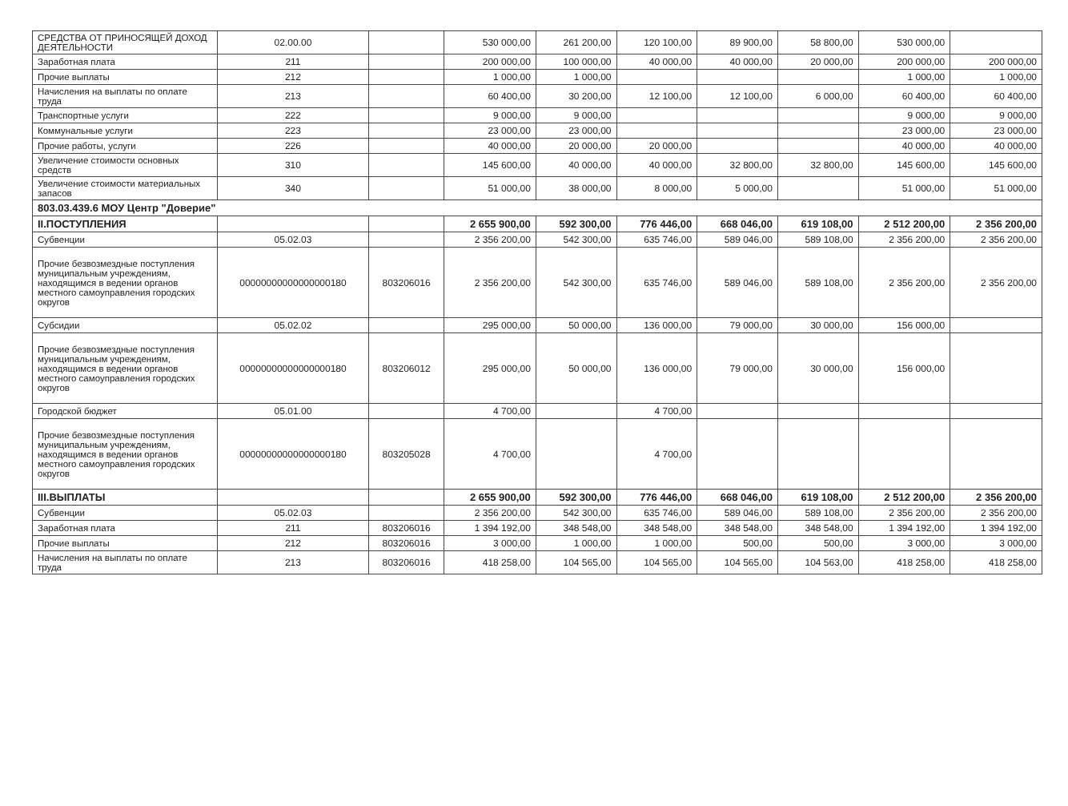| СРЕДСТВА ОТ ПРИНОСЯЩЕЙ ДОХОД ДЕЯТЕЛЬНОСТИ | 02.00.00 | | 530 000,00 | 261 200,00 | 120 100,00 | 89 900,00 | 58 800,00 | 530 000,00 | |
| Заработная плата | 211 | | 200 000,00 | 100 000,00 | 40 000,00 | 40 000,00 | 20 000,00 | 200 000,00 | 200 000,00 |
| Прочие выплаты | 212 | | 1 000,00 | 1 000,00 | | | | 1 000,00 | 1 000,00 |
| Начисления на выплаты по оплате труда | 213 | | 60 400,00 | 30 200,00 | 12 100,00 | 12 100,00 | 6 000,00 | 60 400,00 | 60 400,00 |
| Транспортные услуги | 222 | | 9 000,00 | 9 000,00 | | | | 9 000,00 | 9 000,00 |
| Коммунальные услуги | 223 | | 23 000,00 | 23 000,00 | | | | 23 000,00 | 23 000,00 |
| Прочие работы, услуги | 226 | | 40 000,00 | 20 000,00 | 20 000,00 | | | 40 000,00 | 40 000,00 |
| Увеличение стоимости основных средств | 310 | | 145 600,00 | 40 000,00 | 40 000,00 | 32 800,00 | 32 800,00 | 145 600,00 | 145 600,00 |
| Увеличение стоимости материальных запасов | 340 | | 51 000,00 | 38 000,00 | 8 000,00 | 5 000,00 | | 51 000,00 | 51 000,00 |
| 803.03.439.6 МОУ Центр "Доверие" | | | | | | | | | |
| II.ПОСТУПЛЕНИЯ | | | 2 655 900,00 | 592 300,00 | 776 446,00 | 668 046,00 | 619 108,00 | 2 512 200,00 | 2 356 200,00 |
| Субвенции | 05.02.03 | | 2 356 200,00 | 542 300,00 | 635 746,00 | 589 046,00 | 589 108,00 | 2 356 200,00 | 2 356 200,00 |
| Прочие безвозмездные поступления муниципальным учреждениям, находящимся в ведении органов местного самоуправления городских округов | 00000000000000000180 | 803206016 | 2 356 200,00 | 542 300,00 | 635 746,00 | 589 046,00 | 589 108,00 | 2 356 200,00 | 2 356 200,00 |
| Субсидии | 05.02.02 | | 295 000,00 | 50 000,00 | 136 000,00 | 79 000,00 | 30 000,00 | 156 000,00 | |
| Прочие безвозмездные поступления муниципальным учреждениям, находящимся в ведении органов местного самоуправления городских округов | 00000000000000000180 | 803206012 | 295 000,00 | 50 000,00 | 136 000,00 | 79 000,00 | 30 000,00 | 156 000,00 | |
| Городской бюджет | 05.01.00 | | 4 700,00 | | 4 700,00 | | | | |
| Прочие безвозмездные поступления муниципальным учреждениям, находящимся в ведении органов местного самоуправления городских округов | 00000000000000000180 | 803205028 | 4 700,00 | | 4 700,00 | | | | |
| III.ВЫПЛАТЫ | | | 2 655 900,00 | 592 300,00 | 776 446,00 | 668 046,00 | 619 108,00 | 2 512 200,00 | 2 356 200,00 |
| Субвенции | 05.02.03 | | 2 356 200,00 | 542 300,00 | 635 746,00 | 589 046,00 | 589 108,00 | 2 356 200,00 | 2 356 200,00 |
| Заработная плата | 211 | 803206016 | 1 394 192,00 | 348 548,00 | 348 548,00 | 348 548,00 | 348 548,00 | 1 394 192,00 | 1 394 192,00 |
| Прочие выплаты | 212 | 803206016 | 3 000,00 | 1 000,00 | 1 000,00 | 500,00 | 500,00 | 3 000,00 | 3 000,00 |
| Начисления на выплаты по оплате труда | 213 | 803206016 | 418 258,00 | 104 565,00 | 104 565,00 | 104 565,00 | 104 563,00 | 418 258,00 | 418 258,00 |